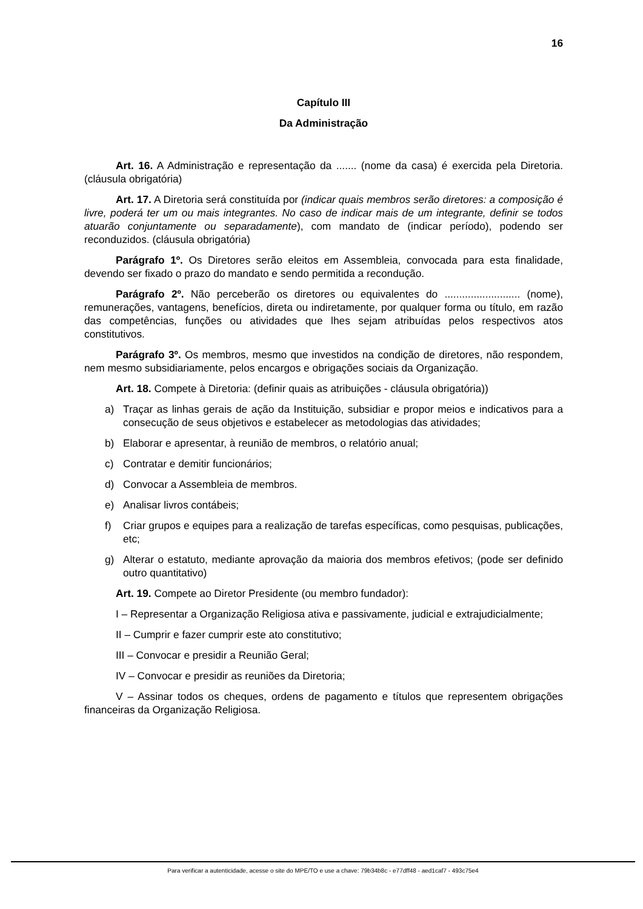16
Capítulo III
Da Administração
Art. 16. A Administração e representação da ....... (nome da casa) é exercida pela Diretoria. (cláusula obrigatória)
Art. 17. A Diretoria será constituída por (indicar quais membros serão diretores: a composição é livre, poderá ter um ou mais integrantes. No caso de indicar mais de um integrante, definir se todos atuarão conjuntamente ou separadamente), com mandato de (indicar período), podendo ser reconduzidos. (cláusula obrigatória)
Parágrafo 1º. Os Diretores serão eleitos em Assembleia, convocada para esta finalidade, devendo ser fixado o prazo do mandato e sendo permitida a recondução.
Parágrafo 2º. Não perceberão os diretores ou equivalentes do .......................... (nome), remunerações, vantagens, benefícios, direta ou indiretamente, por qualquer forma ou título, em razão das competências, funções ou atividades que lhes sejam atribuídas pelos respectivos atos constitutivos.
Parágrafo 3º. Os membros, mesmo que investidos na condição de diretores, não respondem, nem mesmo subsidiariamente, pelos encargos e obrigações sociais da Organização.
Art. 18. Compete à Diretoria: (definir quais as atribuições - cláusula obrigatória))
a) Traçar as linhas gerais de ação da Instituição, subsidiar e propor meios e indicativos para a consecução de seus objetivos e estabelecer as metodologias das atividades;
b) Elaborar e apresentar, à reunião de membros, o relatório anual;
c) Contratar e demitir funcionários;
d) Convocar a Assembleia de membros.
e) Analisar livros contábeis;
f) Criar grupos e equipes para a realização de tarefas específicas, como pesquisas, publicações, etc;
g) Alterar o estatuto, mediante aprovação da maioria dos membros efetivos; (pode ser definido outro quantitativo)
Art. 19. Compete ao Diretor Presidente (ou membro fundador):
I – Representar a Organização Religiosa ativa e passivamente, judicial e extrajudicialmente;
II – Cumprir e fazer cumprir este ato constitutivo;
III – Convocar e presidir a Reunião Geral;
IV – Convocar e presidir as reuniões da Diretoria;
V – Assinar todos os cheques, ordens de pagamento e títulos que representem obrigações financeiras da Organização Religiosa.
Para verificar a autenticidade, acesse o site do MPE/TO e use a chave: 79b34b8c - e77dff48 - aed1caf7 - 493c75e4